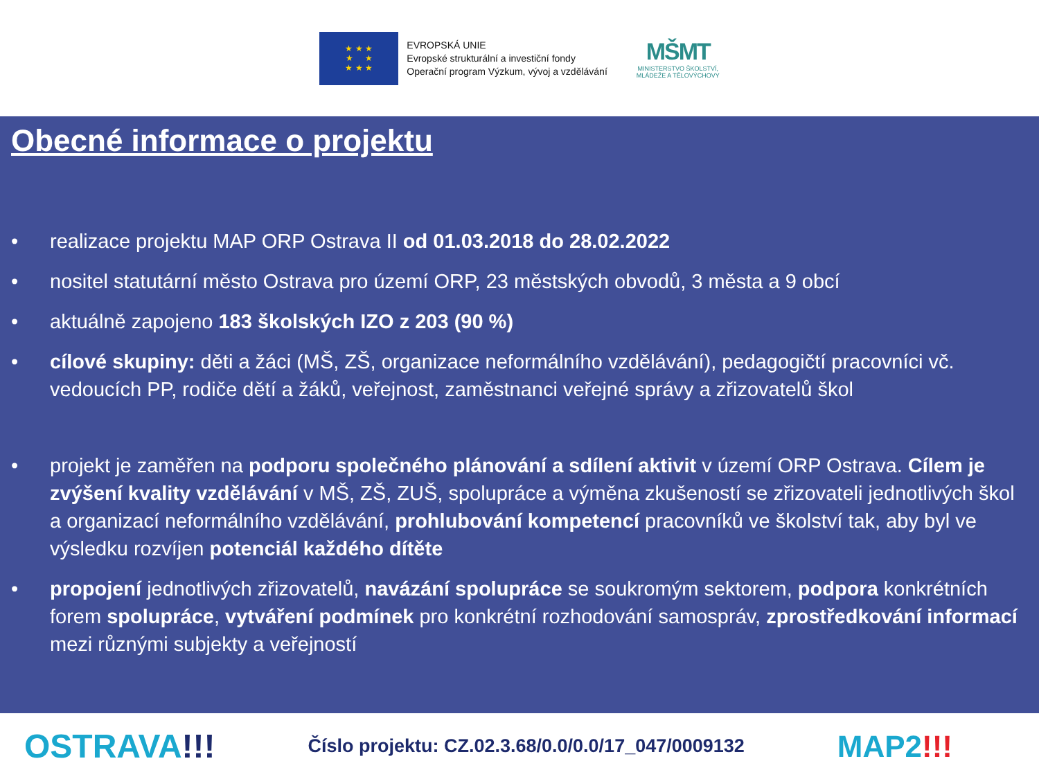★ ★ ★
★ ★
★ ★ ★
EVROPSKÁ UNIE
Evropské strukturální a investiční fondy
Operační program Výzkum, vývoj a vzdělávání
MŠMT
MINISTERSTVO ŠKOLSTVÍ,
MLÁDEŽE A TĚLOVÝCHOVY
Obecné informace o projektu
• realizace projektu MAP ORP Ostrava II od 01.03.2018 do 28.02.2022
• nositel statutární město Ostrava pro území ORP, 23 městských obvodů, 3 města a 9 obcí
• aktuálně zapojeno 183 školských IZO z 203 (90 %)
• cílové skupiny: děti a žáci (MŠ, ZŠ, organizace neformálního vzdělávání), pedagogičtí pracovníci vč. vedoucích PP, rodiče dětí a žáků, veřejnost, zaměstnanci veřejné správy a zřizovatelů škol
• projekt je zaměřen na podporu společného plánování a sdílení aktivit v území ORP Ostrava. Cílem je zvýšení kvality vzdělávání v MŠ, ZŠ, ZUŠ, spolupráce a výměna zkušeností se zřizovateli jednotlivých škol a organizací neformálního vzdělávání, prohlubování kompetencí pracovníků ve školství tak, aby byl ve výsledku rozvíjen potenciál každého dítěte
• propojení jednotlivých zřizovatelů, navázání spolupráce se soukromým sektorem, podpora konkrétních forem spolupráce, vytváření podmínek pro konkrétní rozhodování samospráv, zprostředkování informací mezi různými subjekty a veřejností
OSTRAVA!!! Číslo projektu: CZ.02.3.68/0.0/0.0/17_047/0009132 MAP2!!!